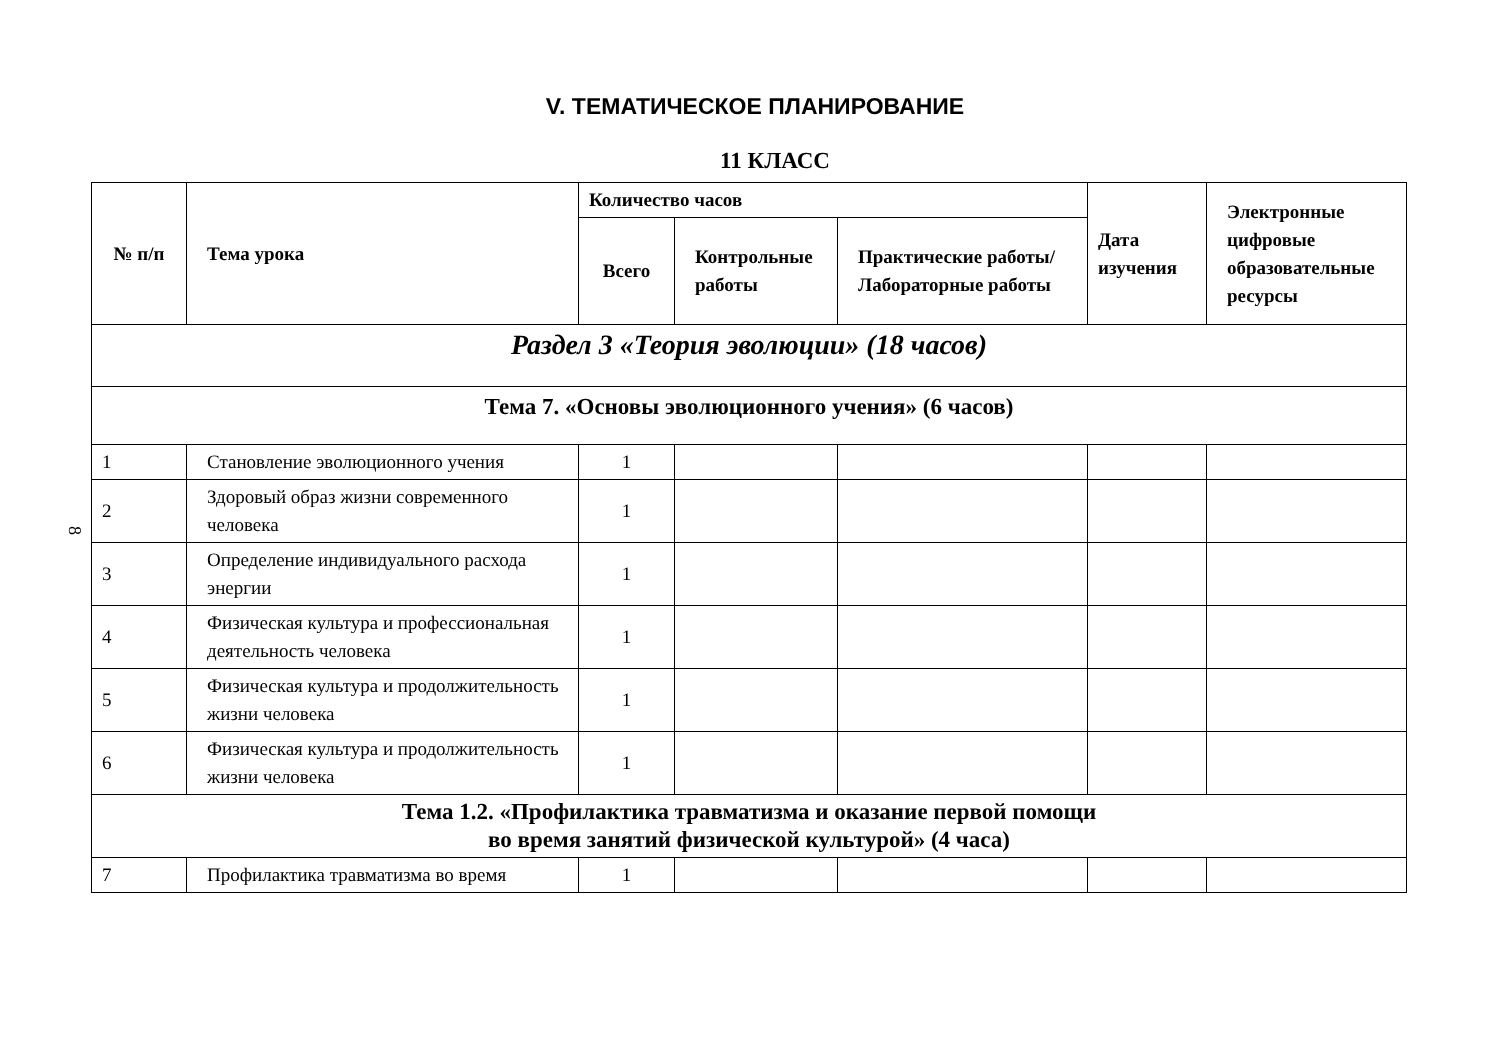8
V. ТЕМАТИЧЕСКОЕ ПЛАНИРОВАНИЕ
11 КЛАСС
| № п/п | Тема урока | Количество часов | | | Дата изучения | Электронные цифровые образовательные ресурсы |
| --- | --- | --- | --- | --- | --- | --- |
| | | Всего | Контрольные работы | Практические работы/Лабораторные работы | | |
| Раздел 3 «Теория эволюции» (18 часов) | | | | | | |
| Тема 7. «Основы эволюционного учения» (6 часов) | | | | | | |
| 1 | Становление эволюционного учения | 1 | | | | |
| 2 | Здоровый образ жизни современного человека | 1 | | | | |
| 3 | Определение индивидуального расхода энергии | 1 | | | | |
| 4 | Физическая культура и профессиональная деятельность человека | 1 | | | | |
| 5 | Физическая культура и продолжительность жизни человека | 1 | | | | |
| 6 | Физическая культура и продолжительность жизни человека | 1 | | | | |
| Тема 1.2. «Профилактика травматизма и оказание первой помощи во время занятий физической культурой» (4 часа) | | | | | | |
| 7 | Профилактика травматизма во время | 1 | | | | |